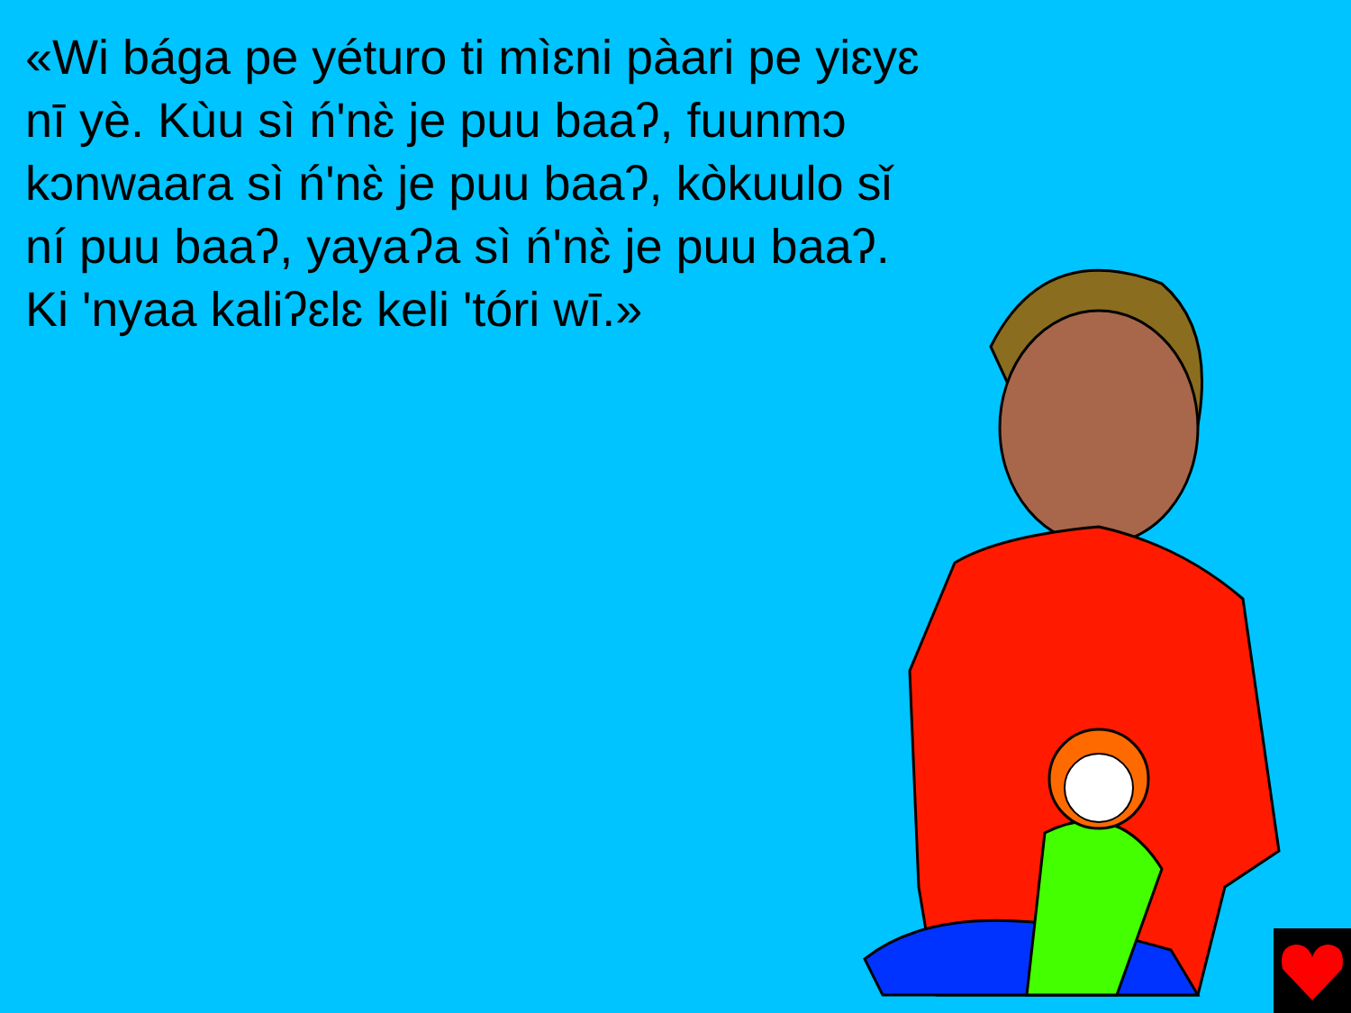«Wi bága pe yéturo ti mìɛni pàari pe yiɛyɛ nī yè. Kùu sì ń'nɛ̀ je puu baaʔ, fuunmɔ kɔnwaara sì ń'nɛ̀ je puu baaʔ, kòkuulo sǐ ní puu baaʔ, yayaʔa sì ń'nɛ̀ je puu baaʔ. Ki 'nyaa kaliʔɛlɛ keli 'tóri wī.»